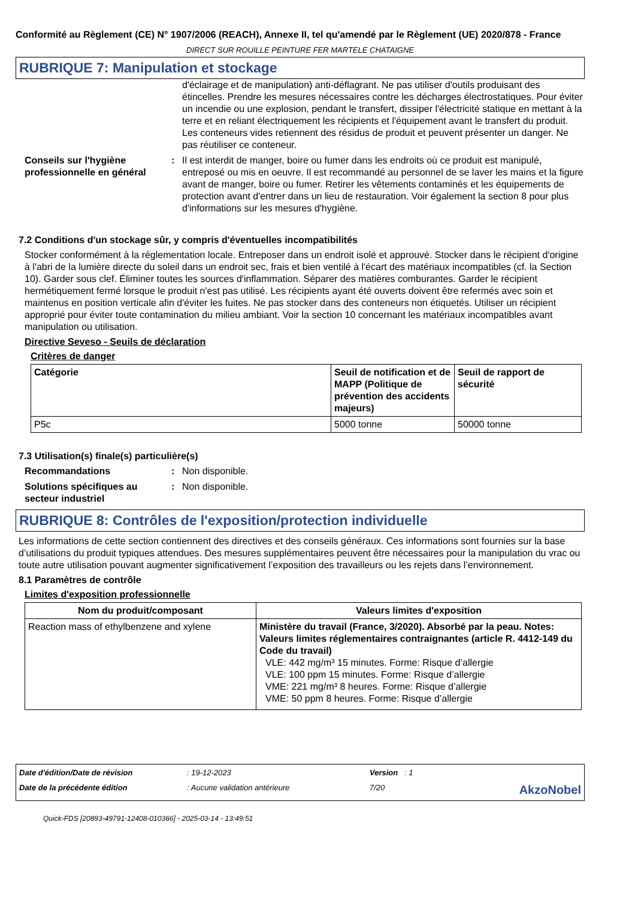Conformité au Règlement (CE) N° 1907/2006 (REACH), Annexe II, tel qu'amendé par le Règlement (UE) 2020/878 - France
DIRECT SUR ROUILLE PEINTURE FER MARTELE CHATAIGNE
RUBRIQUE 7: Manipulation et stockage
d'éclairage et de manipulation) anti-déflagrant. Ne pas utiliser d'outils produisant des étincelles. Prendre les mesures nécessaires contre les décharges électrostatiques. Pour éviter un incendie ou une explosion, pendant le transfert, dissiper l'électricité statique en mettant à la terre et en reliant électriquement les récipients et l'équipement avant le transfert du produit. Les conteneurs vides retiennent des résidus de produit et peuvent présenter un danger. Ne pas réutiliser ce conteneur.
Conseils sur l'hygiène professionnelle en général
: Il est interdit de manger, boire ou fumer dans les endroits où ce produit est manipulé, entreposé ou mis en oeuvre. Il est recommandé au personnel de se laver les mains et la figure avant de manger, boire ou fumer. Retirer les vêtements contaminés et les équipements de protection avant d'entrer dans un lieu de restauration. Voir également la section 8 pour plus d'informations sur les mesures d'hygiène.
7.2 Conditions d'un stockage sûr, y compris d'éventuelles incompatibilités
Stocker conformément à la réglementation locale. Entreposer dans un endroit isolé et approuvé. Stocker dans le récipient d'origine à l'abri de la lumière directe du soleil dans un endroit sec, frais et bien ventilé à l'écart des matériaux incompatibles (cf. la Section 10). Garder sous clef. Éliminer toutes les sources d'inflammation. Séparer des matières comburantes. Garder le récipient hermétiquement fermé lorsque le produit n'est pas utilisé. Les récipients ayant été ouverts doivent être refermés avec soin et maintenus en position verticale afin d'éviter les fuites. Ne pas stocker dans des conteneurs non étiquetés. Utiliser un récipient approprié pour éviter toute contamination du milieu ambiant. Voir la section 10 concernant les matériaux incompatibles avant manipulation ou utilisation.
Directive Seveso - Seuils de déclaration
Critères de danger
| Catégorie | Seuil de notification et de MAPP (Politique de prévention des accidents majeurs) | Seuil de rapport de sécurité |
| --- | --- | --- |
| P5c | 5000 tonne | 50000 tonne |
7.3 Utilisation(s) finale(s) particulière(s)
Recommandations : Non disponible.
Solutions spécifiques au secteur industriel
: Non disponible.
RUBRIQUE 8: Contrôles de l'exposition/protection individuelle
Les informations de cette section contiennent des directives et des conseils généraux. Ces informations sont fournies sur la base d’utilisations du produit typiques attendues. Des mesures supplémentaires peuvent être nécessaires pour la manipulation du vrac ou toute autre utilisation pouvant augmenter significativement l’exposition des travailleurs ou les rejets dans l’environnement.
8.1 Paramètres de contrôle
Limites d'exposition professionnelle
| Nom du produit/composant | Valeurs limites d'exposition |
| --- | --- |
| Reaction mass of ethylbenzene and xylene | Ministère du travail (France, 3/2020). Absorbé par la peau. Notes: Valeurs limites réglementaires contraignantes (article R. 4412-149 du Code du travail) VLE: 442 mg/m³ 15 minutes. Forme: Risque d’allergie VLE: 100 ppm 15 minutes. Forme: Risque d’allergie VME: 221 mg/m³ 8 heures. Forme: Risque d’allergie VME: 50 ppm 8 heures. Forme: Risque d’allergie |
Date d'édition/Date de révision
: 19-12-2023
Version : 1
Date de la précédente édition
: Aucune validation antérieure
7/20
AkzoNobel
Quick-FDS [20893-49791-12408-010366] - 2025-03-14 - 13:49:51